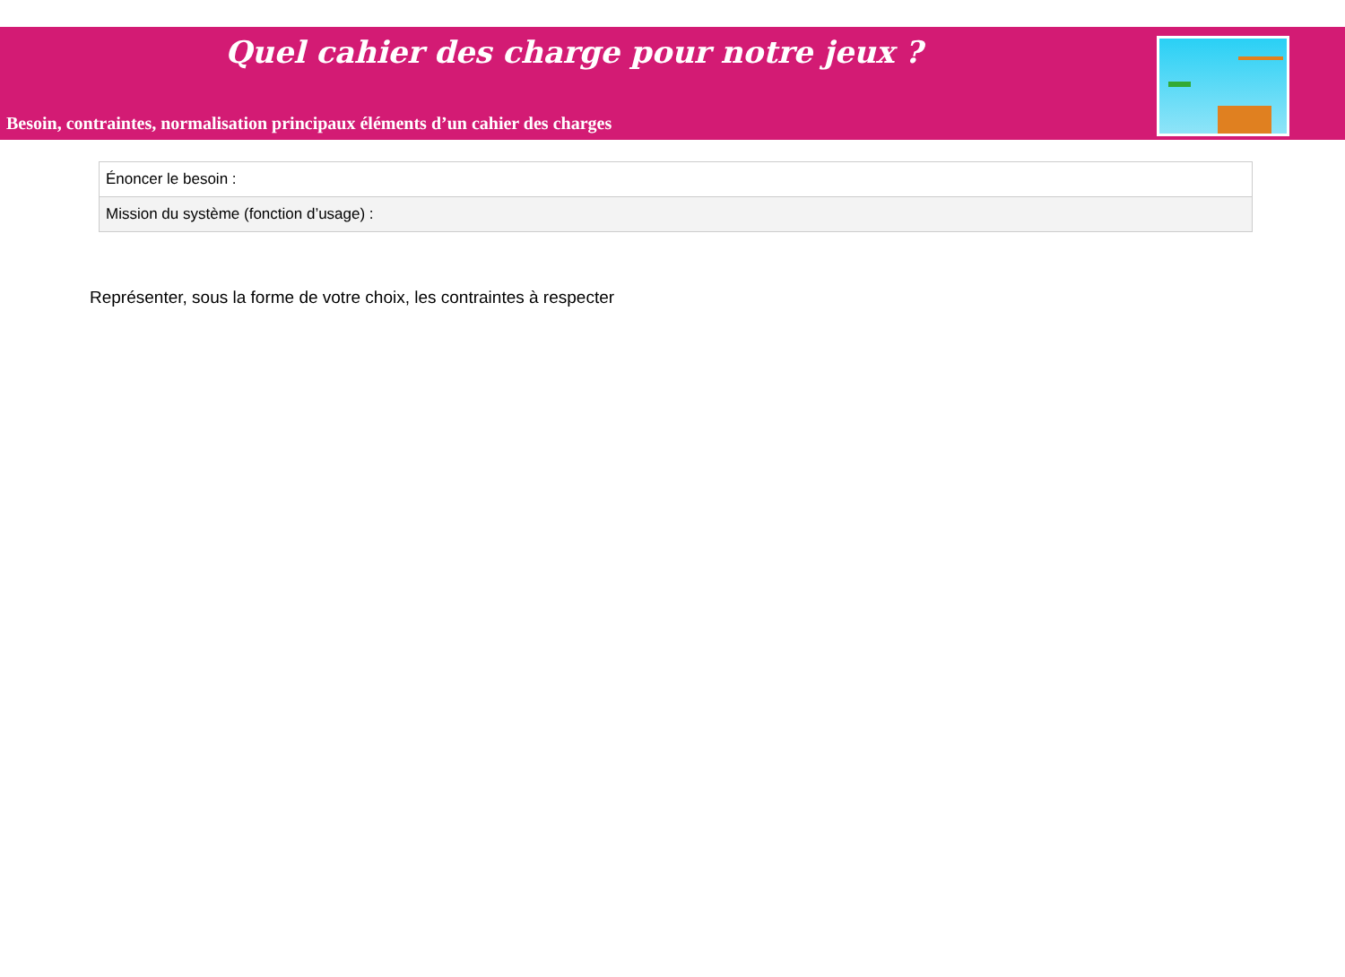Quel cahier des charge pour notre jeux ?
Besoin, contraintes, normalisation principaux éléments d’un cahier des charges
| Énoncer le besoin : |
| Mission du système (fonction d’usage) : |
Représenter, sous la forme de votre choix, les contraintes à respecter